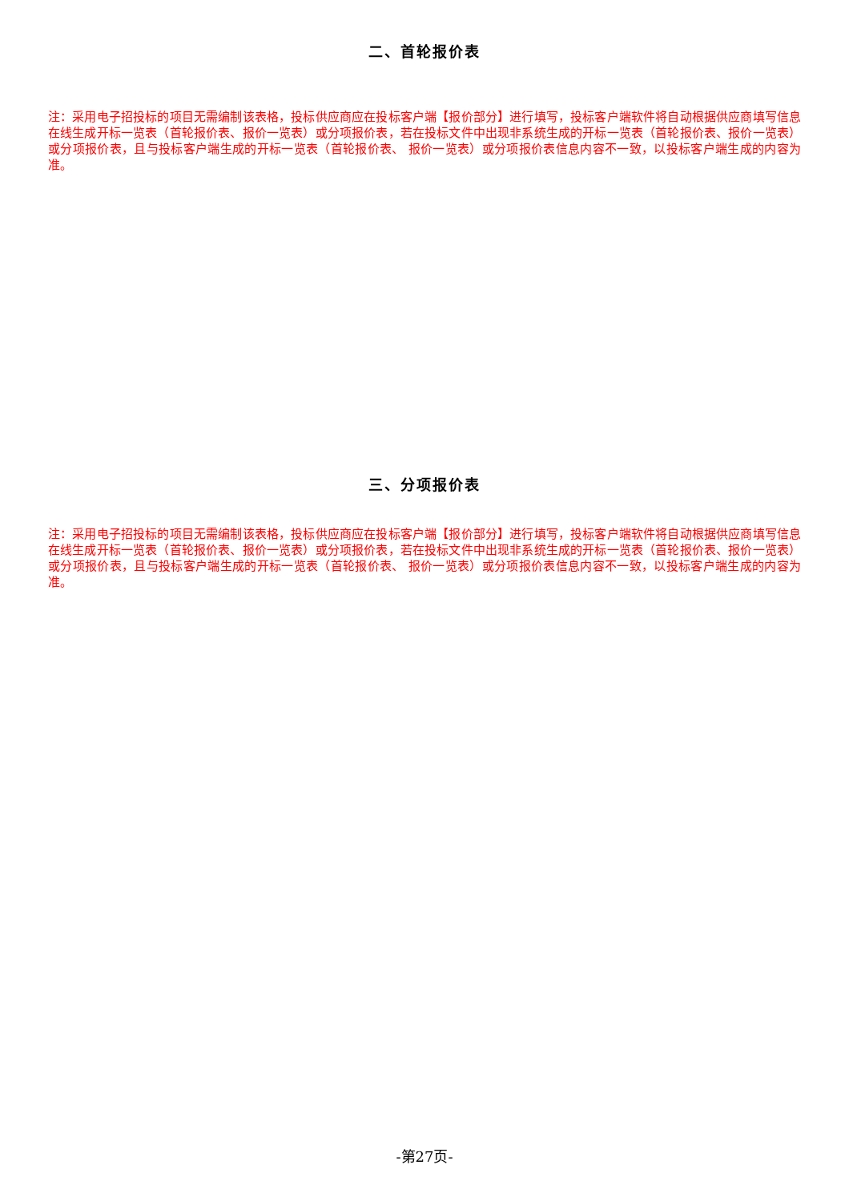二、首轮报价表
注：采用电子招投标的项目无需编制该表格，投标供应商应在投标客户端【报价部分】进行填写，投标客户端软件将自动根据供应商填写信息在线生成开标一览表（首轮报价表、报价一览表）或分项报价表，若在投标文件中出现非系统生成的开标一览表（首轮报价表、报价一览表）或分项报价表，且与投标客户端生成的开标一览表（首轮报价表、 报价一览表）或分项报价表信息内容不一致，以投标客户端生成的内容为准。
三、分项报价表
注：采用电子招投标的项目无需编制该表格，投标供应商应在投标客户端【报价部分】进行填写，投标客户端软件将自动根据供应商填写信息在线生成开标一览表（首轮报价表、报价一览表）或分项报价表，若在投标文件中出现非系统生成的开标一览表（首轮报价表、报价一览表）或分项报价表，且与投标客户端生成的开标一览表（首轮报价表、 报价一览表）或分项报价表信息内容不一致，以投标客户端生成的内容为准。
-第27页-